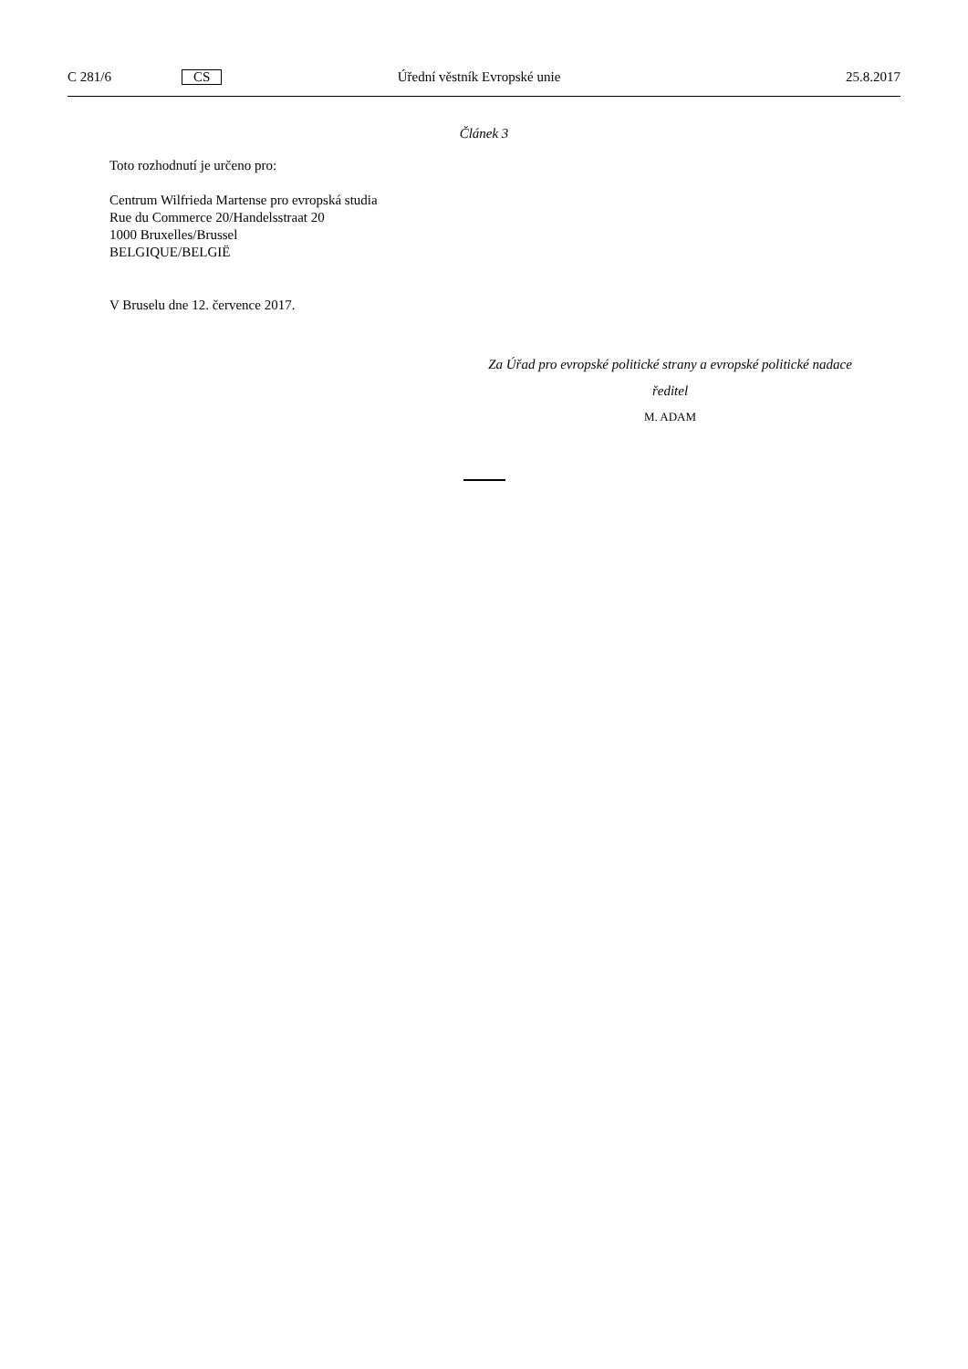C 281/6 CS Úřední věstník Evropské unie 25.8.2017
Článek 3
Toto rozhodnutí je určeno pro:
Centrum Wilfrieda Martense pro evropská studia
Rue du Commerce 20/Handelsstraat 20
1000 Bruxelles/Brussel
BELGIQUE/BELGIË
V Bruselu dne 12. července 2017.
Za Úřad pro evropské politické strany a evropské politické nadace
ředitel
M. ADAM